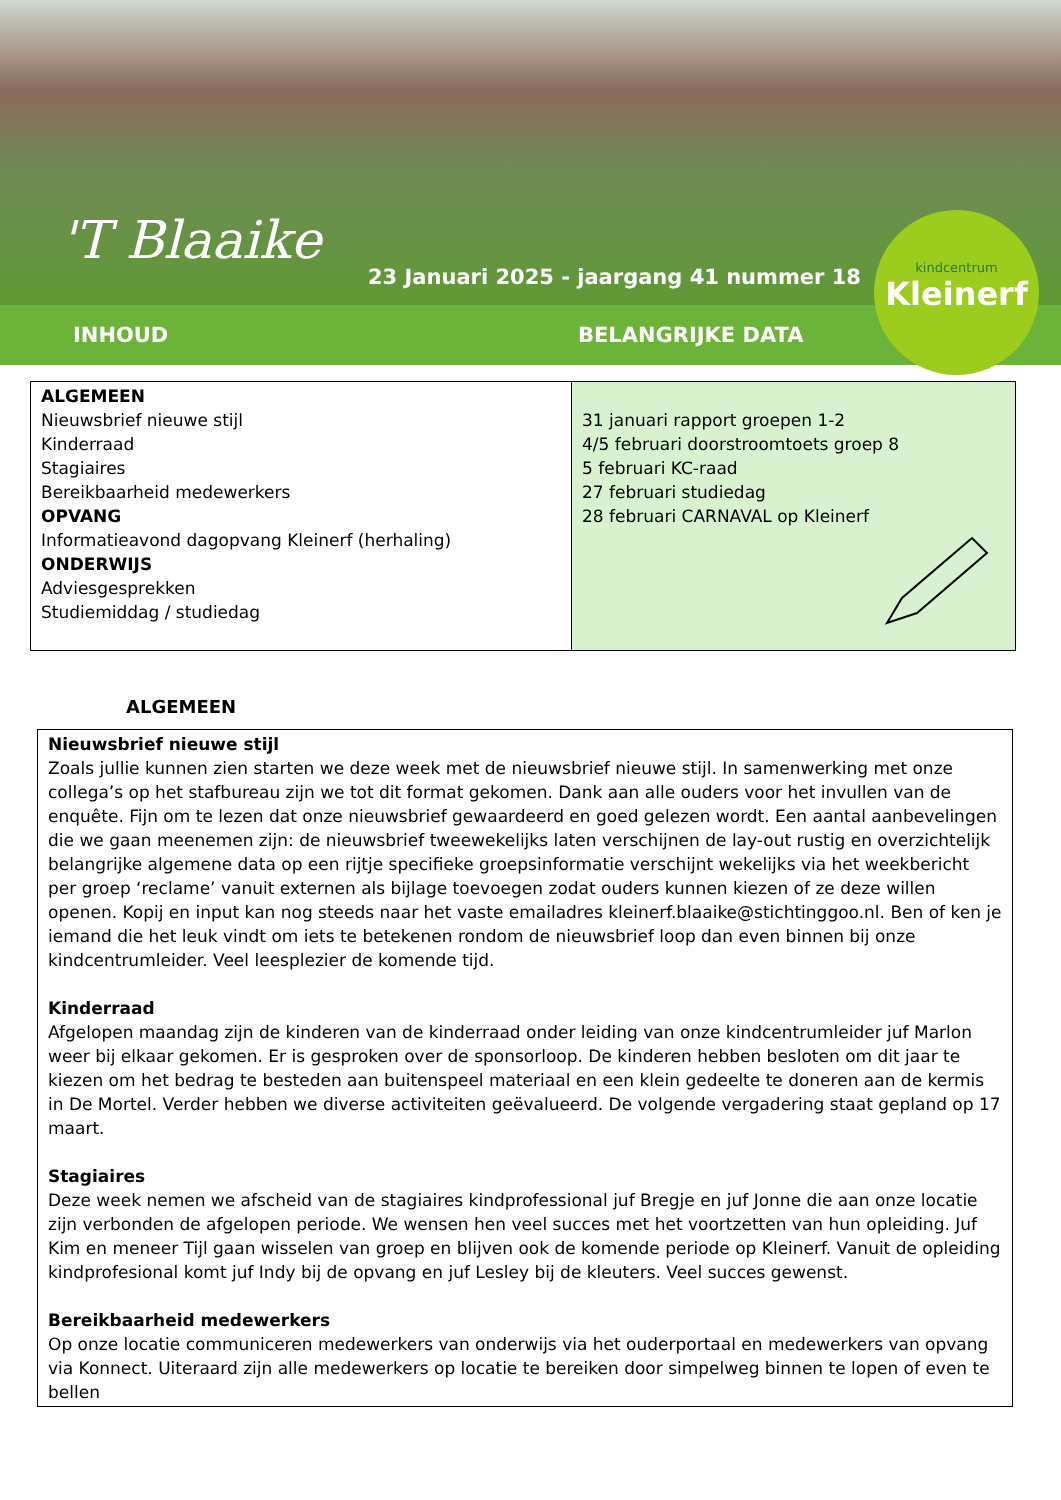'T Blaaike
23 Januari 2025 - jaargang 41 nummer 18
kindcentrum
Kleinerf
INHOUD BELANGRIJKE DATA
| ALGEMEEN Nieuwsbrief nieuwe stijl Kinderraad Stagiaires Bereikbaarheid medewerkers OPVANG Informatieavond dagopvang Kleinerf (herhaling) ONDERWIJS Adviesgesprekken Studiemiddag / studiedag | 31 januari rapport groepen 1-2 4/5 februari doorstroomtoets groep 8 5 februari KC-raad 27 februari studiedag 28 februari CARNAVAL op Kleinerf |
ALGEMEEN
Nieuwsbrief nieuwe stijl
Zoals jullie kunnen zien starten we deze week met de nieuwsbrief nieuwe stijl. In samenwerking met onze collega’s op het stafbureau zijn we tot dit format gekomen. Dank aan alle ouders voor het invullen van de enquête. Fijn om te lezen dat onze nieuwsbrief gewaardeerd en goed gelezen wordt. Een aantal aanbevelingen die we gaan meenemen zijn: de nieuwsbrief tweewekelijks laten verschijnen de lay-out rustig en overzichtelijk belangrijke algemene data op een rijtje specifieke groepsinformatie verschijnt wekelijks via het weekbericht per groep ‘reclame’ vanuit externen als bijlage toevoegen zodat ouders kunnen kiezen of ze deze willen openen. Kopij en input kan nog steeds naar het vaste emailadres kleinerf.blaaike@stichtinggoo.nl. Ben of ken je iemand die het leuk vindt om iets te betekenen rondom de nieuwsbrief loop dan even binnen bij onze kindcentrumleider. Veel leesplezier de komende tijd.
Kinderraad
Afgelopen maandag zijn de kinderen van de kinderraad onder leiding van onze kindcentrumleider juf Marlon weer bij elkaar gekomen. Er is gesproken over de sponsorloop. De kinderen hebben besloten om dit jaar te kiezen om het bedrag te besteden aan buitenspeel materiaal en een klein gedeelte te doneren aan de kermis in De Mortel. Verder hebben we diverse activiteiten geëvalueerd. De volgende vergadering staat gepland op 17 maart.
Stagiaires
Deze week nemen we afscheid van de stagiaires kindprofessional juf Bregje en juf Jonne die aan onze locatie zijn verbonden de afgelopen periode. We wensen hen veel succes met het voortzetten van hun opleiding. Juf Kim en meneer Tijl gaan wisselen van groep en blijven ook de komende periode op Kleinerf. Vanuit de opleiding kindprofesional komt juf Indy bij de opvang en juf Lesley bij de kleuters. Veel succes gewenst.
Bereikbaarheid medewerkers
Op onze locatie communiceren medewerkers van onderwijs via het ouderportaal en medewerkers van opvang via Konnect. Uiteraard zijn alle medewerkers op locatie te bereiken door simpelweg binnen te lopen of even te bellen